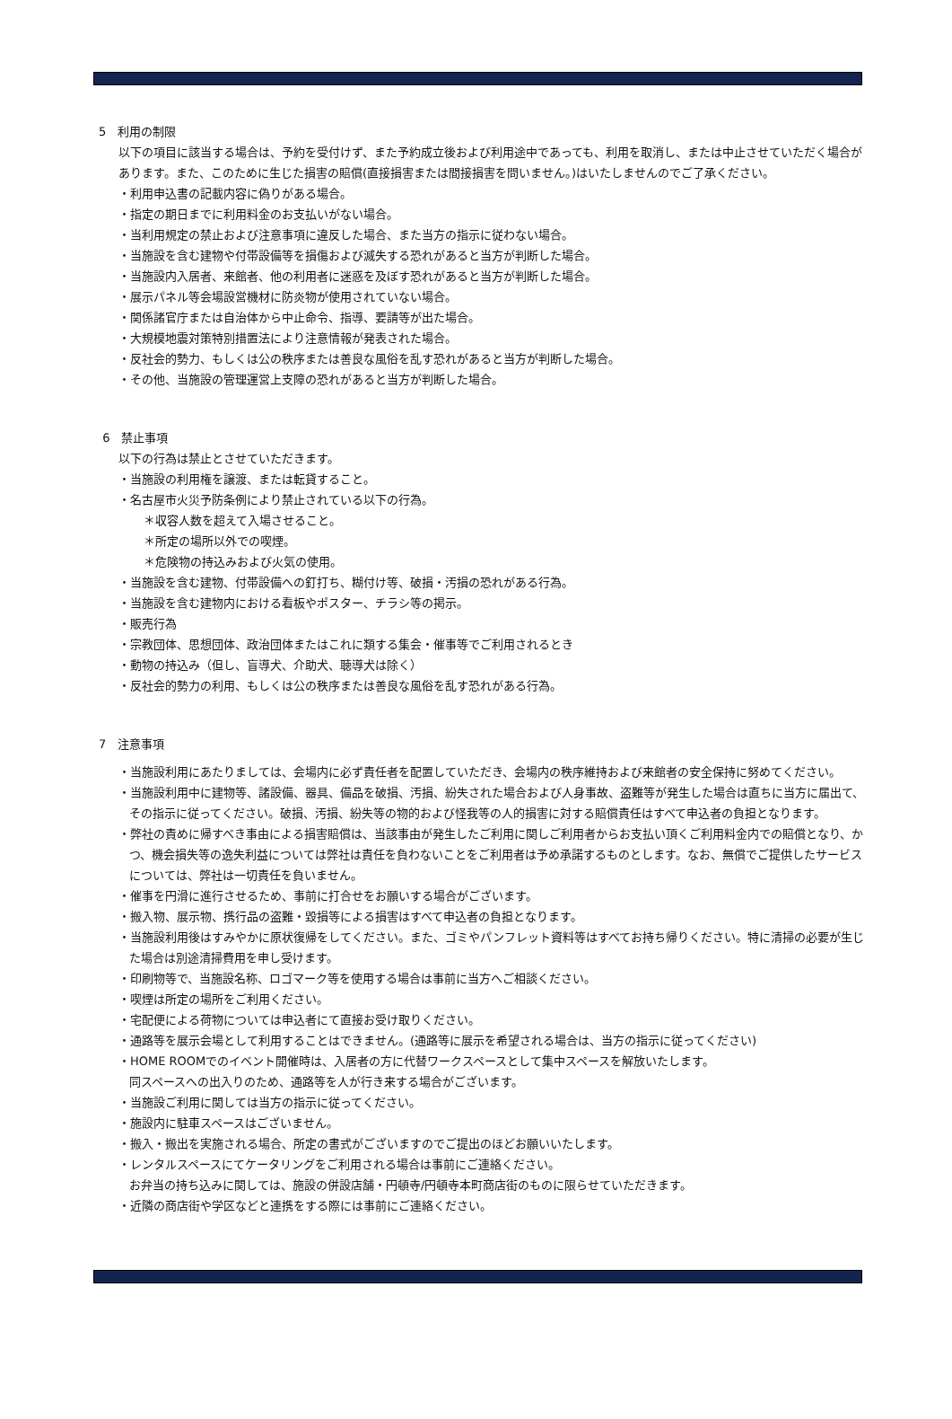5　利用の制限
以下の項目に該当する場合は、予約を受付けず、また予約成立後および利用途中であっても、利用を取消し、または中止させていただく場合があります。また、このために生じた損害の賠償(直接損害または間接損害を問いません。)はいたしませんのでご了承ください。
・利用申込書の記載内容に偽りがある場合。
・指定の期日までに利用料金のお支払いがない場合。
・当利用規定の禁止および注意事項に違反した場合、また当方の指示に従わない場合。
・当施設を含む建物や付帯設備等を損傷および滅失する恐れがあると当方が判断した場合。
・当施設内入居者、来館者、他の利用者に迷惑を及ぼす恐れがあると当方が判断した場合。
・展示パネル等会場設営機材に防炎物が使用されていない場合。
・関係諸官庁または自治体から中止命令、指導、要請等が出た場合。
・大規模地震対策特別措置法により注意情報が発表された場合。
・反社会的勢力、もしくは公の秩序または善良な風俗を乱す恐れがあると当方が判断した場合。
・その他、当施設の管理運営上支障の恐れがあると当方が判断した場合。
6　禁止事項
以下の行為は禁止とさせていただきます。
・当施設の利用権を譲渡、または転貸すること。
・名古屋市火災予防条例により禁止されている以下の行為。
＊収容人数を超えて入場させること。
＊所定の場所以外での喫煙。
＊危険物の持込みおよび火気の使用。
・当施設を含む建物、付帯設備への釘打ち、糊付け等、破損・汚損の恐れがある行為。
・当施設を含む建物内における看板やポスター、チラシ等の掲示。
・販売行為
・宗教団体、思想団体、政治団体またはこれに類する集会・催事等でご利用されるとき
・動物の持込み（但し、盲導犬、介助犬、聴導犬は除く）
・反社会的勢力の利用、もしくは公の秩序または善良な風俗を乱す恐れがある行為。
7　注意事項
・当施設利用にあたりましては、会場内に必ず責任者を配置していただき、会場内の秩序維持および来館者の安全保持に努めてください。
・当施設利用中に建物等、諸設備、器具、備品を破損、汚損、紛失された場合および人身事故、盗難等が発生した場合は直ちに当方に届出て、その指示に従ってください。破損、汚損、紛失等の物的および怪我等の人的損害に対する賠償責任はすべて申込者の負担となります。
・弊社の責めに帰すべき事由による損害賠償は、当該事由が発生したご利用に関しご利用者からお支払い頂くご利用料金内での賠償となり、かつ、機会損失等の逸失利益については弊社は責任を負わないことをご利用者は予め承諾するものとします。なお、無償でご提供したサービスについては、弊社は一切責任を負いません。
・催事を円滑に進行させるため、事前に打合せをお願いする場合がございます。
・搬入物、展示物、携行品の盗難・毀損等による損害はすべて申込者の負担となります。
・当施設利用後はすみやかに原状復帰をしてください。また、ゴミやパンフレット資料等はすべてお持ち帰りください。特に清掃の必要が生じた場合は別途清掃費用を申し受けます。
・印刷物等で、当施設名称、ロゴマーク等を使用する場合は事前に当方へご相談ください。
・喫煙は所定の場所をご利用ください。
・宅配便による荷物については申込者にて直接お受け取りください。
・通路等を展示会場として利用することはできません。(通路等に展示を希望される場合は、当方の指示に従ってください)
・HOME ROOMでのイベント開催時は、入居者の方に代替ワークスペースとして集中スペースを解放いたします。
同スペースへの出入りのため、通路等を人が行き来する場合がございます。
・当施設ご利用に関しては当方の指示に従ってください。
・施設内に駐車スペースはございません。
・搬入・搬出を実施される場合、所定の書式がございますのでご提出のほどお願いいたします。
・レンタルスペースにてケータリングをご利用される場合は事前にご連絡ください。
お弁当の持ち込みに関しては、施設の併設店舗・円頓寺/円頓寺本町商店街のものに限らせていただきます。
・近隣の商店街や学区などと連携をする際には事前にご連絡ください。